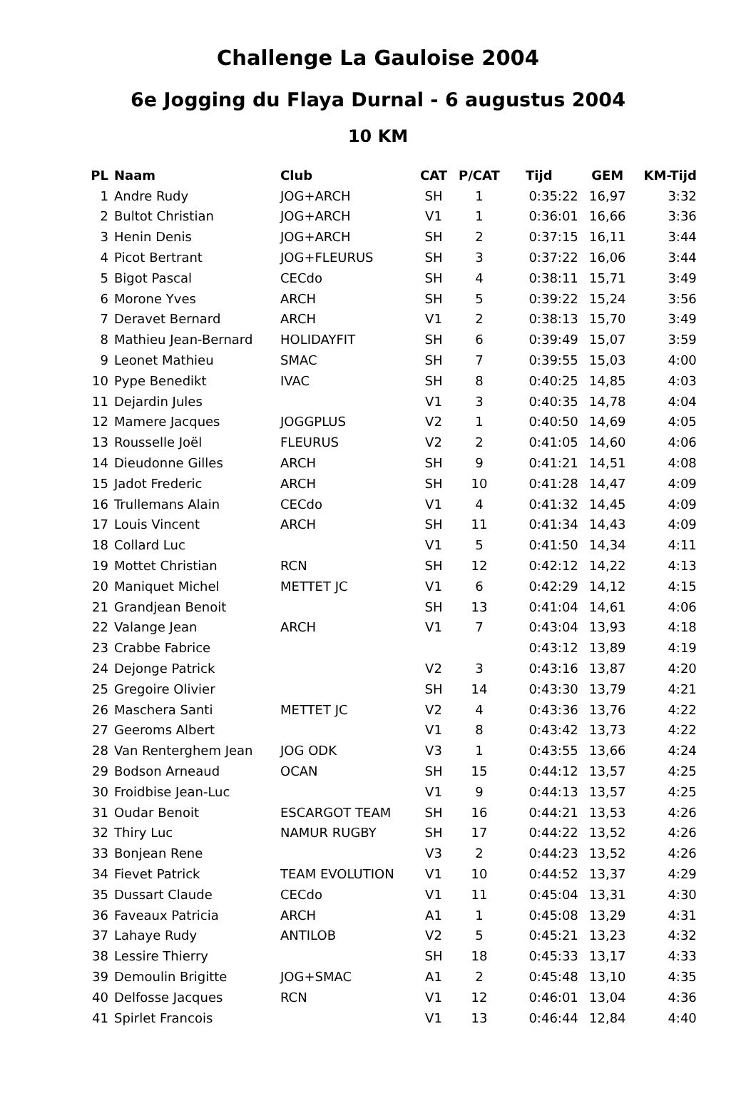Challenge La Gauloise 2004
6e Jogging du Flaya Durnal - 6 augustus 2004
10 KM
| PL | Naam | Club | CAT | P/CAT | Tijd | GEM | KM-Tijd |
| --- | --- | --- | --- | --- | --- | --- | --- |
| 1 | Andre Rudy | JOG+ARCH | SH | 1 | 0:35:22 | 16,97 | 3:32 |
| 2 | Bultot Christian | JOG+ARCH | V1 | 1 | 0:36:01 | 16,66 | 3:36 |
| 3 | Henin Denis | JOG+ARCH | SH | 2 | 0:37:15 | 16,11 | 3:44 |
| 4 | Picot Bertrant | JOG+FLEURUS | SH | 3 | 0:37:22 | 16,06 | 3:44 |
| 5 | Bigot Pascal | CECdo | SH | 4 | 0:38:11 | 15,71 | 3:49 |
| 6 | Morone Yves | ARCH | SH | 5 | 0:39:22 | 15,24 | 3:56 |
| 7 | Deravet Bernard | ARCH | V1 | 2 | 0:38:13 | 15,70 | 3:49 |
| 8 | Mathieu Jean-Bernard | HOLIDAYFIT | SH | 6 | 0:39:49 | 15,07 | 3:59 |
| 9 | Leonet Mathieu | SMAC | SH | 7 | 0:39:55 | 15,03 | 4:00 |
| 10 | Pype Benedikt | IVAC | SH | 8 | 0:40:25 | 14,85 | 4:03 |
| 11 | Dejardin Jules | | V1 | 3 | 0:40:35 | 14,78 | 4:04 |
| 12 | Mamere Jacques | JOGGPLUS | V2 | 1 | 0:40:50 | 14,69 | 4:05 |
| 13 | Rousselle Joël | FLEURUS | V2 | 2 | 0:41:05 | 14,60 | 4:06 |
| 14 | Dieudonne Gilles | ARCH | SH | 9 | 0:41:21 | 14,51 | 4:08 |
| 15 | Jadot Frederic | ARCH | SH | 10 | 0:41:28 | 14,47 | 4:09 |
| 16 | Trullemans Alain | CECdo | V1 | 4 | 0:41:32 | 14,45 | 4:09 |
| 17 | Louis Vincent | ARCH | SH | 11 | 0:41:34 | 14,43 | 4:09 |
| 18 | Collard Luc | | V1 | 5 | 0:41:50 | 14,34 | 4:11 |
| 19 | Mottet Christian | RCN | SH | 12 | 0:42:12 | 14,22 | 4:13 |
| 20 | Maniquet Michel | METTET JC | V1 | 6 | 0:42:29 | 14,12 | 4:15 |
| 21 | Grandjean Benoit | | SH | 13 | 0:41:04 | 14,61 | 4:06 |
| 22 | Valange Jean | ARCH | V1 | 7 | 0:43:04 | 13,93 | 4:18 |
| 23 | Crabbe Fabrice | | | | 0:43:12 | 13,89 | 4:19 |
| 24 | Dejonge Patrick | | V2 | 3 | 0:43:16 | 13,87 | 4:20 |
| 25 | Gregoire Olivier | | SH | 14 | 0:43:30 | 13,79 | 4:21 |
| 26 | Maschera Santi | METTET JC | V2 | 4 | 0:43:36 | 13,76 | 4:22 |
| 27 | Geeroms Albert | | V1 | 8 | 0:43:42 | 13,73 | 4:22 |
| 28 | Van Renterghem Jean | JOG ODK | V3 | 1 | 0:43:55 | 13,66 | 4:24 |
| 29 | Bodson Arneaud | OCAN | SH | 15 | 0:44:12 | 13,57 | 4:25 |
| 30 | Froidbise Jean-Luc | | V1 | 9 | 0:44:13 | 13,57 | 4:25 |
| 31 | Oudar Benoit | ESCARGOT TEAM | SH | 16 | 0:44:21 | 13,53 | 4:26 |
| 32 | Thiry Luc | NAMUR RUGBY | SH | 17 | 0:44:22 | 13,52 | 4:26 |
| 33 | Bonjean Rene | | V3 | 2 | 0:44:23 | 13,52 | 4:26 |
| 34 | Fievet Patrick | TEAM EVOLUTION | V1 | 10 | 0:44:52 | 13,37 | 4:29 |
| 35 | Dussart Claude | CECdo | V1 | 11 | 0:45:04 | 13,31 | 4:30 |
| 36 | Faveaux Patricia | ARCH | A1 | 1 | 0:45:08 | 13,29 | 4:31 |
| 37 | Lahaye Rudy | ANTILOB | V2 | 5 | 0:45:21 | 13,23 | 4:32 |
| 38 | Lessire Thierry | | SH | 18 | 0:45:33 | 13,17 | 4:33 |
| 39 | Demoulin Brigitte | JOG+SMAC | A1 | 2 | 0:45:48 | 13,10 | 4:35 |
| 40 | Delfosse Jacques | RCN | V1 | 12 | 0:46:01 | 13,04 | 4:36 |
| 41 | Spirlet Francois | | V1 | 13 | 0:46:44 | 12,84 | 4:40 |